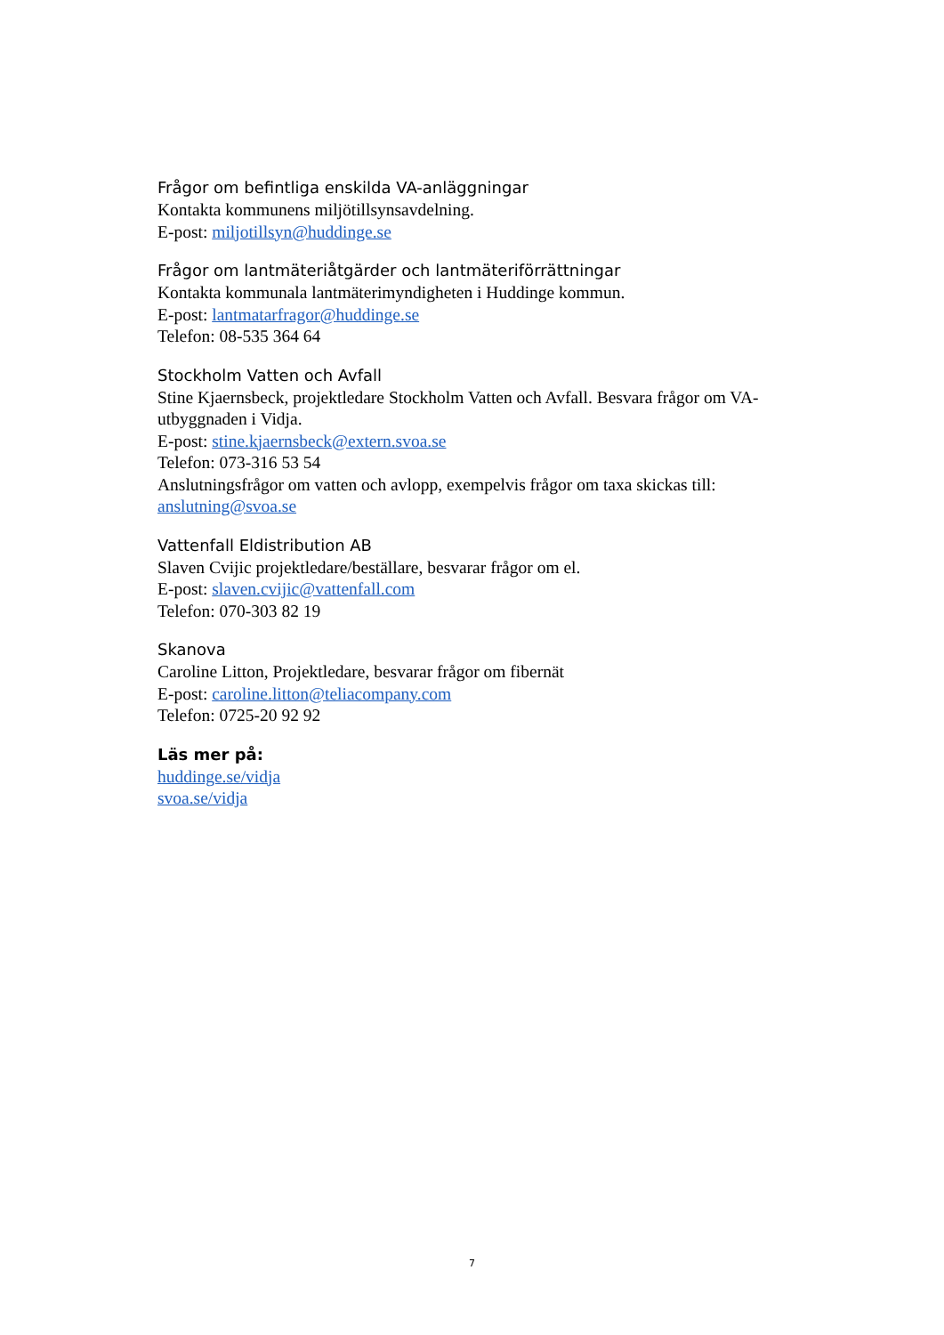Frågor om befintliga enskilda VA-anläggningar
Kontakta kommunens miljötillsynsavdelning.
E-post: miljotillsyn@huddinge.se
Frågor om lantmäteriåtgärder och lantmäteriförrättningar
Kontakta kommunala lantmäterimyndigheten i Huddinge kommun.
E-post: lantmatarfragor@huddinge.se
Telefon: 08-535 364 64
Stockholm Vatten och Avfall
Stine Kjaernsbeck, projektledare Stockholm Vatten och Avfall. Besvara frågor om VA-utbyggnaden i Vidja.
E-post: stine.kjaernsbeck@extern.svoa.se
Telefon: 073-316 53 54
Anslutningsfrågor om vatten och avlopp, exempelvis frågor om taxa skickas till: anslutning@svoa.se
Vattenfall Eldistribution AB
Slaven Cvijic projektledare/beställare, besvarar frågor om el.
E-post: slaven.cvijic@vattenfall.com
Telefon: 070-303 82 19
Skanova
Caroline Litton, Projektledare, besvarar frågor om fibernät
E-post: caroline.litton@teliacompany.com
Telefon: 0725-20 92 92
Läs mer på:
huddinge.se/vidja
svoa.se/vidja
7